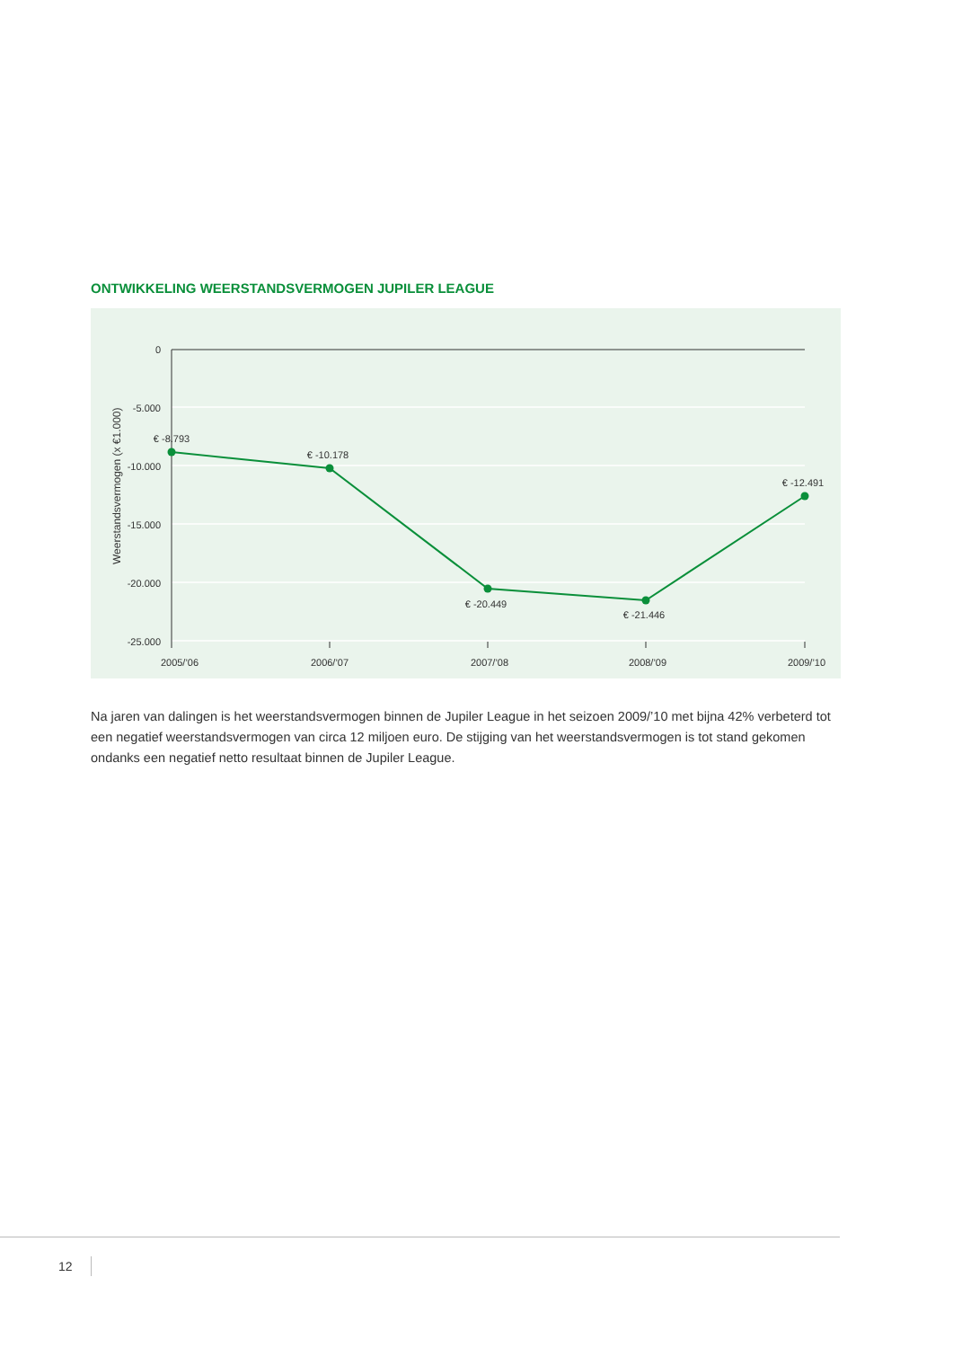ONTWIKKELING WEERSTANDSVERMOGEN JUPILER LEAGUE
0
-5.000
-10.000
-15.000
-20.000
-25.000
Weerstandsvermogen (x €1.000)
€ -8.793
€ -10.178
€ -20.449
€ -21.446
€ -12.491
2005/’06
2006/’07
2007/’08
2008/’09
2009/’10
Na jaren van dalingen is het weerstandsvermogen binnen de Jupiler League in het seizoen 2009/’10 met bijna 42% verbeterd tot een negatief weerstandsvermogen van circa 12 miljoen euro. De stijging van het weerstandsvermogen is tot stand gekomen ondanks een negatief netto resultaat binnen de Jupiler League.
12